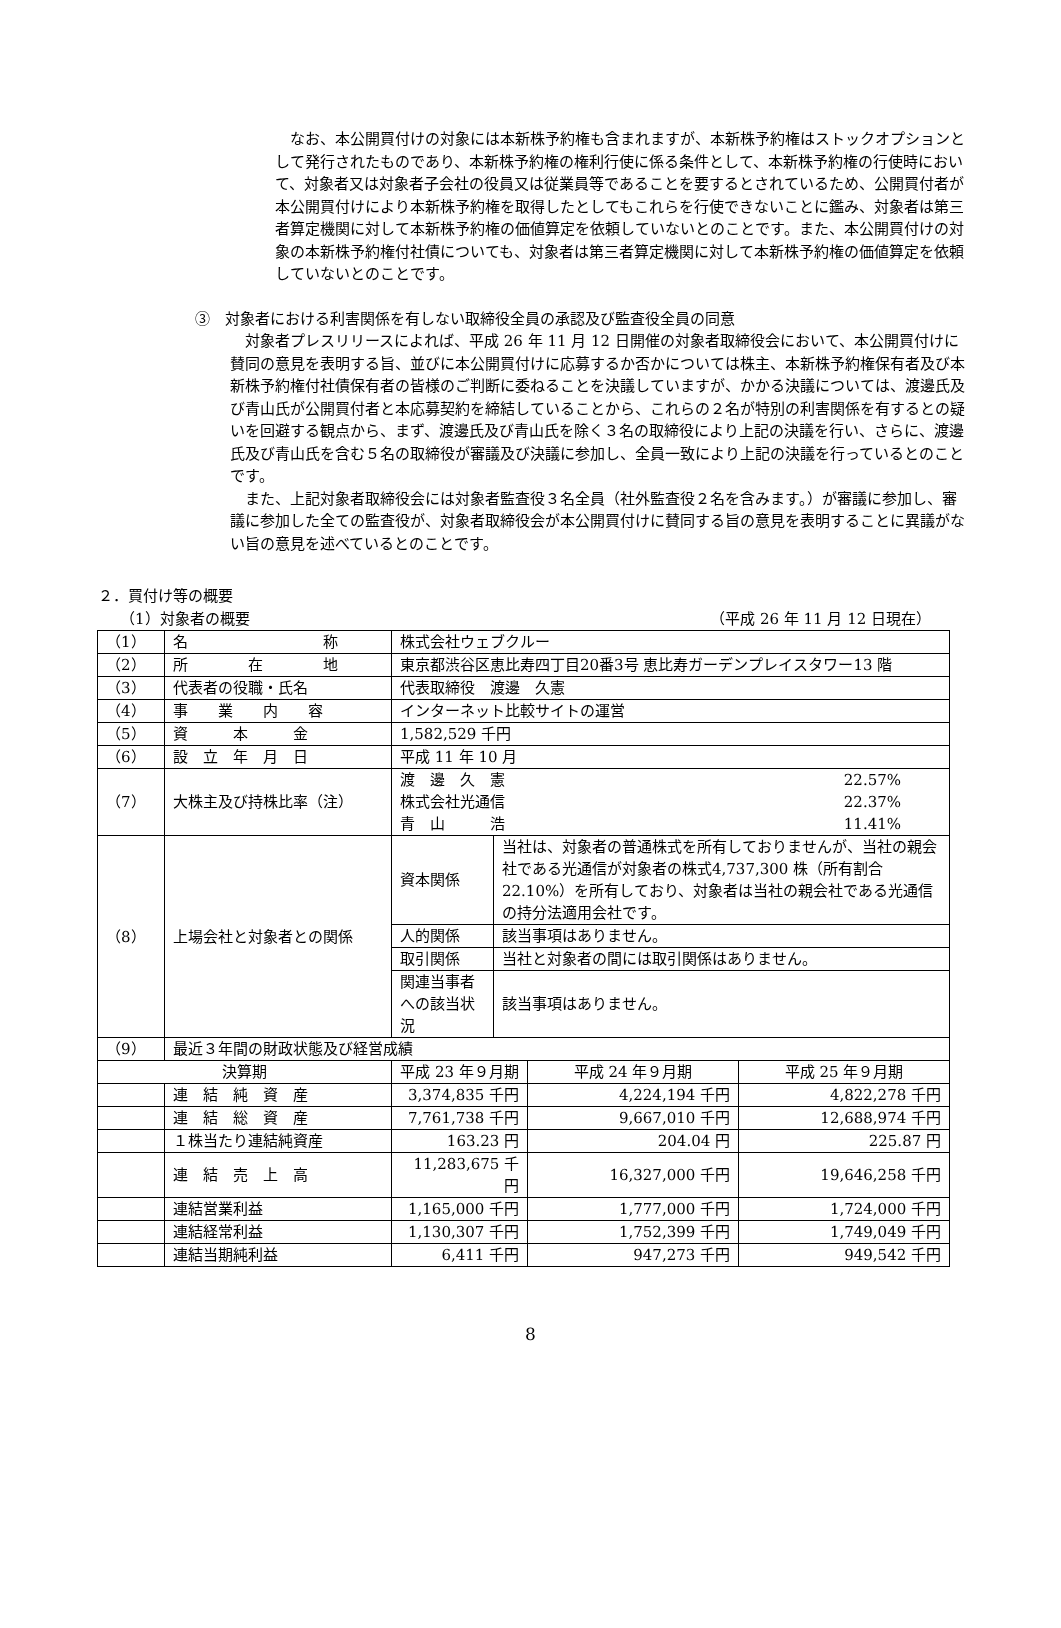なお、本公開買付けの対象には本新株予約権も含まれますが、本新株予約権はストックオプションとして発行されたものであり、本新株予約権の権利行使に係る条件として、本新株予約権の行使時において、対象者又は対象者子会社の役員又は従業員等であることを要するとされているため、公開買付者が本公開買付けにより本新株予約権を取得したとしてもこれらを行使できないことに鑑み、対象者は第三者算定機関に対して本新株予約権の価値算定を依頼していないとのことです。また、本公開買付けの対象の本新株予約権付社債についても、対象者は第三者算定機関に対して本新株予約権の価値算定を依頼していないとのことです。
③　対象者における利害関係を有しない取締役全員の承認及び監査役全員の同意
対象者プレスリリースによれば、平成 26 年 11 月 12 日開催の対象者取締役会において、本公開買付けに賛同の意見を表明する旨、並びに本公開買付けに応募するか否かについては株主、本新株予約権保有者及び本新株予約権付社債保有者の皆様のご判断に委ねることを決議していますが、かかる決議については、渡邊氏及び青山氏が公開買付者と本応募契約を締結していることから、これらの２名が特別の利害関係を有するとの疑いを回避する観点から、まず、渡邊氏及び青山氏を除く３名の取締役により上記の決議を行い、さらに、渡邊氏及び青山氏を含む５名の取締役が審議及び決議に参加し、全員一致により上記の決議を行っているとのことです。
また、上記対象者取締役会には対象者監査役３名全員（社外監査役２名を含みます。）が審議に参加し、審議に参加した全ての監査役が、対象者取締役会が本公開買付けに賛同する旨の意見を表明することに異議がない旨の意見を述べているとのことです。
２．買付け等の概要
（1）対象者の概要 （平成 26 年 11 月 12 日現在）
| （1） | 名 称 | 株式会社ウェブクルー | | | |
| （2） | 所 在 地 | 東京都渋谷区恵比寿四丁目20番3号 恵比寿ガーデンプレイスタワー13 階 | | | |
| （3） | 代表者の役職・氏名 | 代表取締役 渡邊 久憲 | | | |
| （4） | 事 業 内 容 | インターネット比較サイトの運営 | | | |
| （5） | 資 本 金 | 1,582,529 千円 | | | |
| （6） | 設 立 年 月 日 | 平成 11 年 10 月 | | | |
| （7） | 大株主及び持株比率（注） | 渡 邊 久 憲 22.57% 株式会社光通信 22.37% 青 山 浩 11.41% | | | |
| （8） | 上場会社と対象者との関係 | 資本関係 | 当社は、対象者の普通株式を所有しておりませんが、当社の親会社である光通信が対象者の株式4,737,300 株（所有割合 22.10%）を所有しており、対象者は当社の親会社である光通信の持分法適用会社です。 | | |
| | | 人的関係 | 該当事項はありません。 | | |
| | | 取引関係 | 当社と対象者の間には取引関係はありません。 | | |
| | | 関連当事者への該当状況 | 該当事項はありません。 | | |
| （9） | 最近３年間の財政状態及び経営成績 | | | | |
| 決算期 | | 平成 23 年９月期 | | 平成 24 年９月期 | 平成 25 年９月期 |
| | 連 結 純 資 産 | 3,374,835 千円 | | 4,224,194 千円 | 4,822,278 千円 |
| | 連 結 総 資 産 | 7,761,738 千円 | | 9,667,010 千円 | 12,688,974 千円 |
| | １株当たり連結純資産 | 163.23 円 | | 204.04 円 | 225.87 円 |
| | 連 結 売 上 高 | 11,283,675 千円 | | 16,327,000 千円 | 19,646,258 千円 |
| | 連結営業利益 | 1,165,000 千円 | | 1,777,000 千円 | 1,724,000 千円 |
| | 連結経常利益 | 1,130,307 千円 | | 1,752,399 千円 | 1,749,049 千円 |
| | 連結当期純利益 | 6,411 千円 | | 947,273 千円 | 949,542 千円 |
8